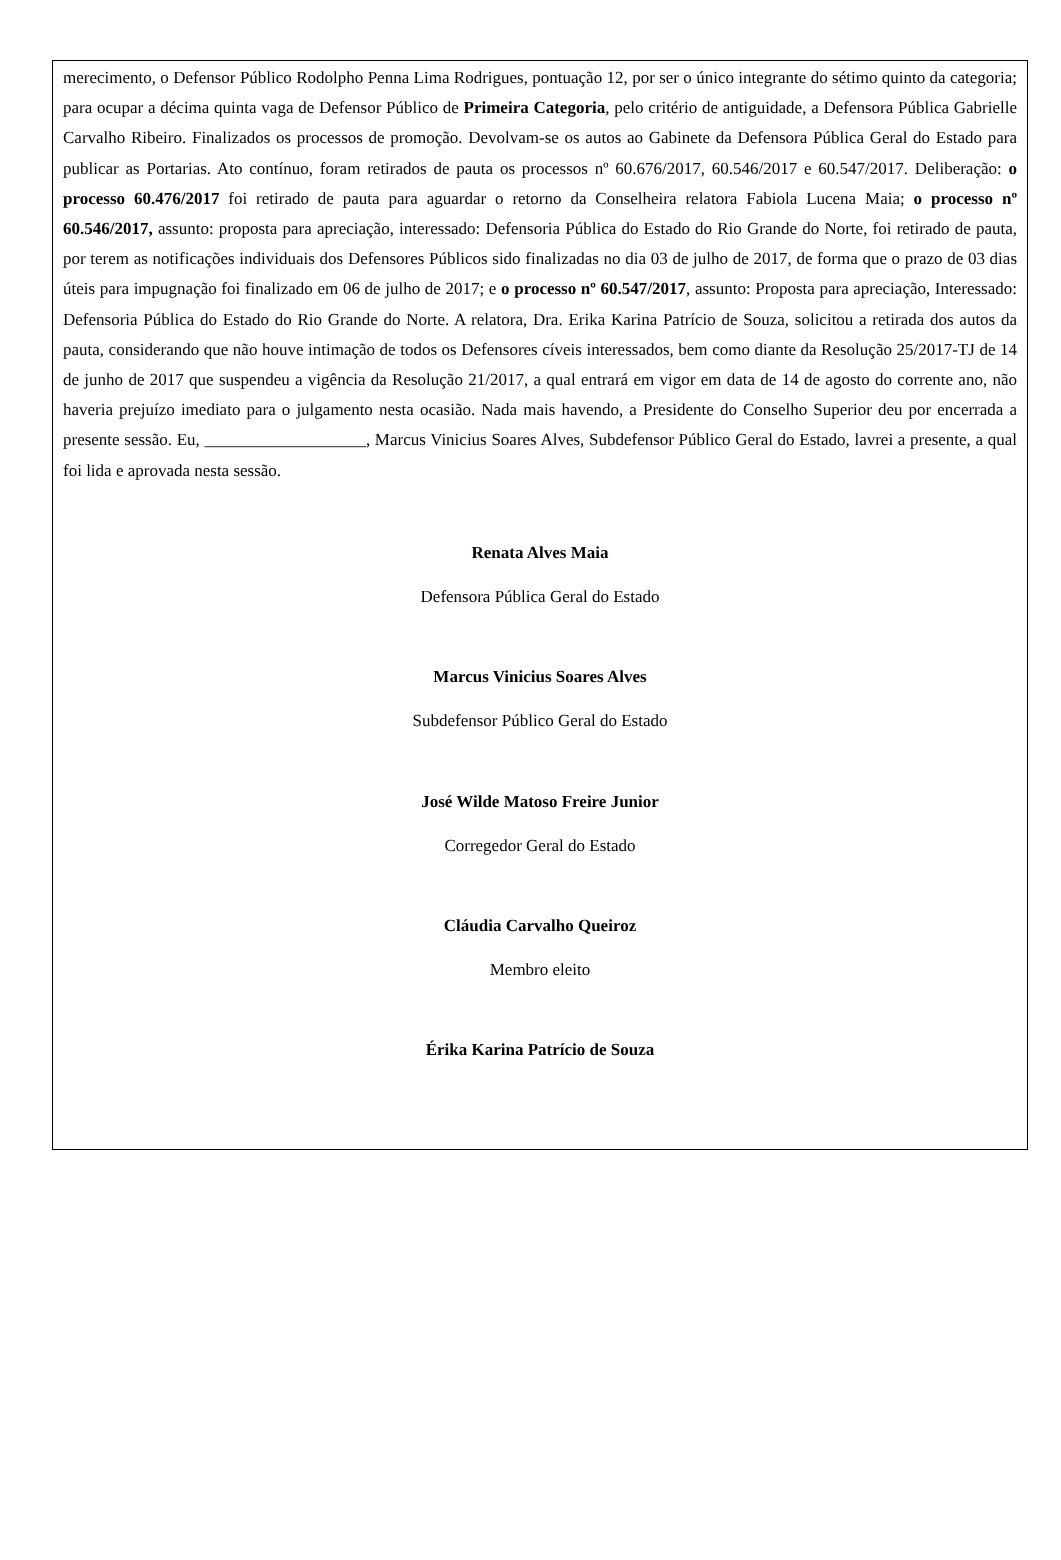merecimento, o Defensor Público Rodolpho Penna Lima Rodrigues, pontuação 12, por ser o único integrante do sétimo quinto da categoria; para ocupar a décima quinta vaga de Defensor Público de Primeira Categoria, pelo critério de antiguidade, a Defensora Pública Gabrielle Carvalho Ribeiro. Finalizados os processos de promoção. Devolvam-se os autos ao Gabinete da Defensora Pública Geral do Estado para publicar as Portarias. Ato contínuo, foram retirados de pauta os processos nº 60.676/2017, 60.546/2017 e 60.547/2017. Deliberação: o processo 60.476/2017 foi retirado de pauta para aguardar o retorno da Conselheira relatora Fabiola Lucena Maia; o processo nº 60.546/2017, assunto: proposta para apreciação, interessado: Defensoria Pública do Estado do Rio Grande do Norte, foi retirado de pauta, por terem as notificações individuais dos Defensores Públicos sido finalizadas no dia 03 de julho de 2017, de forma que o prazo de 03 dias úteis para impugnação foi finalizado em 06 de julho de 2017; e o processo nº 60.547/2017, assunto: Proposta para apreciação, Interessado: Defensoria Pública do Estado do Rio Grande do Norte. A relatora, Dra. Erika Karina Patrício de Souza, solicitou a retirada dos autos da pauta, considerando que não houve intimação de todos os Defensores cíveis interessados, bem como diante da Resolução 25/2017-TJ de 14 de junho de 2017 que suspendeu a vigência da Resolução 21/2017, a qual entrará em vigor em data de 14 de agosto do corrente ano, não haveria prejuízo imediato para o julgamento nesta ocasião. Nada mais havendo, a Presidente do Conselho Superior deu por encerrada a presente sessão. Eu, ___________________, Marcus Vinicius Soares Alves, Subdefensor Público Geral do Estado, lavrei a presente, a qual foi lida e aprovada nesta sessão.
Renata Alves Maia
Defensora Pública Geral do Estado
Marcus Vinicius Soares Alves
Subdefensor Público Geral do Estado
José Wilde Matoso Freire Junior
Corregedor Geral do Estado
Cláudia Carvalho Queiroz
Membro eleito
Érika Karina Patrício de Souza